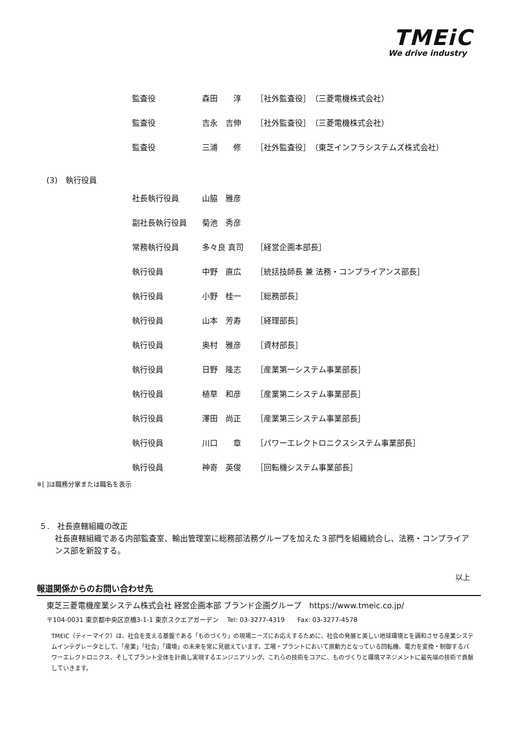TMEiC
We drive industry
| 監査役 | 森田 淳 | ［社外監査役］ （三菱電機株式会社） |
| 監査役 | 吉永 吉伸 | ［社外監査役］ （三菱電機株式会社） |
| 監査役 | 三浦 修 | ［社外監査役］ （東芝インフラシステムズ株式会社） |
(3)　執行役員
| 社長執行役員 | 山脇 雅彦 | |
| 副社長執行役員 | 菊池 秀彦 | |
| 常務執行役員 | 多々良 真司 | ［経営企画本部長］ |
| 執行役員 | 中野 直広 | ［統括技師長 兼 法務・コンプライアンス部長］ |
| 執行役員 | 小野 桂一 | ［総務部長］ |
| 執行役員 | 山本 芳寿 | ［経理部長］ |
| 執行役員 | 奥村 雅彦 | ［資材部長］ |
| 執行役員 | 日野 隆志 | ［産業第一システム事業部長］ |
| 執行役員 | 植草 和彦 | ［産業第二システム事業部長］ |
| 執行役員 | 澤田 尚正 | ［産業第三システム事業部長］ |
| 執行役員 | 川口 章 | ［パワーエレクトロニクスシステム事業部長］ |
| 執行役員 | 神嵜 英俊 | ［回転機システム事業部長］ |
※[ ]は職務分掌または職名を表示
５.　社長直轄組織の改正
社長直轄組織である内部監査室、輸出管理室に総務部法務グループを加えた３部門を組織統合し、法務・コンプライアンス部を新設する。
以上
報道関係からのお問い合わせ先
東芝三菱電機産業システム株式会社 経営企画本部 ブランド企画グループ　https://www.tmeic.co.jp/
〒104-0031 東京都中央区京橋3-1-1 東京スクエアガーデン　 Tel: 03-3277-4319　　Fax: 03-3277-4578
TMEIC（ティーマイク）は、社会を支える基盤である「ものづくり」の現場ニーズにお応えするために、社会の発展と美しい地球環境とを調和させる産業システムインテグレータとして、「産業」「社会」「環境」の未来を常に見据えています。工場・プラントにおいて原動力となっている回転機、電力を変換・制御するパワーエレクトロニクス、そしてプラント全体を計画し実現するエンジニアリング、これらの技術をコアに、ものづくりと環境マネジメントに最先端の技術で貢献していきます。